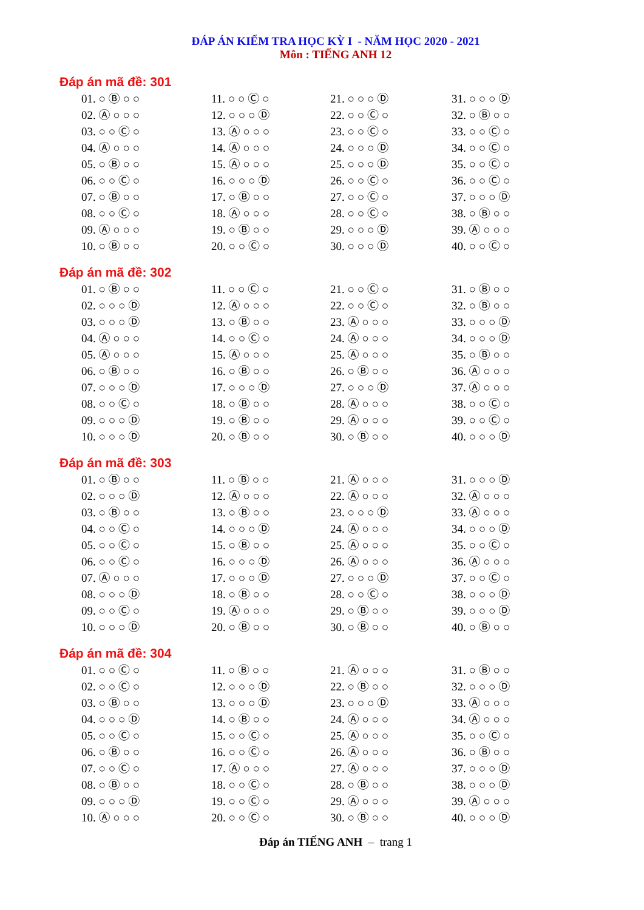ĐÁP ÁN KIỂM TRA HỌC KỲ I - NĂM HỌC 2020 - 2021
Môn : TIẾNG ANH 12
Đáp án mã đề: 301
| 01. ○ Ⓑ ○ ○ | 11. ○ ○ Ⓒ ○ | 21. ○ ○ ○ Ⓓ | 31. ○ ○ ○ Ⓓ |
| 02. Ⓐ ○ ○ ○ | 12. ○ ○ ○ Ⓓ | 22. ○ ○ Ⓒ ○ | 32. ○ Ⓑ ○ ○ |
| 03. ○ ○ Ⓒ ○ | 13. Ⓐ ○ ○ ○ | 23. ○ ○ Ⓒ ○ | 33. ○ ○ Ⓒ ○ |
| 04. Ⓐ ○ ○ ○ | 14. Ⓐ ○ ○ ○ | 24. ○ ○ ○ Ⓓ | 34. ○ ○ Ⓒ ○ |
| 05. ○ Ⓑ ○ ○ | 15. Ⓐ ○ ○ ○ | 25. ○ ○ ○ Ⓓ | 35. ○ ○ Ⓒ ○ |
| 06. ○ ○ Ⓒ ○ | 16. ○ ○ ○ Ⓓ | 26. ○ ○ Ⓒ ○ | 36. ○ ○ Ⓒ ○ |
| 07. ○ Ⓑ ○ ○ | 17. ○ Ⓑ ○ ○ | 27. ○ ○ Ⓒ ○ | 37. ○ ○ ○ Ⓓ |
| 08. ○ ○ Ⓒ ○ | 18. Ⓐ ○ ○ ○ | 28. ○ ○ Ⓒ ○ | 38. ○ Ⓑ ○ ○ |
| 09. Ⓐ ○ ○ ○ | 19. ○ Ⓑ ○ ○ | 29. ○ ○ ○ Ⓓ | 39. Ⓐ ○ ○ ○ |
| 10. ○ Ⓑ ○ ○ | 20. ○ ○ Ⓒ ○ | 30. ○ ○ ○ Ⓓ | 40. ○ ○ Ⓒ ○ |
Đáp án mã đề: 302
| 01. ○ Ⓑ ○ ○ | 11. ○ ○ Ⓒ ○ | 21. ○ ○ Ⓒ ○ | 31. ○ Ⓑ ○ ○ |
| 02. ○ ○ ○ Ⓓ | 12. Ⓐ ○ ○ ○ | 22. ○ ○ Ⓒ ○ | 32. ○ Ⓑ ○ ○ |
| 03. ○ ○ ○ Ⓓ | 13. ○ Ⓑ ○ ○ | 23. Ⓐ ○ ○ ○ | 33. ○ ○ ○ Ⓓ |
| 04. Ⓐ ○ ○ ○ | 14. ○ ○ Ⓒ ○ | 24. Ⓐ ○ ○ ○ | 34. ○ ○ ○ Ⓓ |
| 05. Ⓐ ○ ○ ○ | 15. Ⓐ ○ ○ ○ | 25. Ⓐ ○ ○ ○ | 35. ○ Ⓑ ○ ○ |
| 06. ○ Ⓑ ○ ○ | 16. ○ Ⓑ ○ ○ | 26. ○ Ⓑ ○ ○ | 36. Ⓐ ○ ○ ○ |
| 07. ○ ○ ○ Ⓓ | 17. ○ ○ ○ Ⓓ | 27. ○ ○ ○ Ⓓ | 37. Ⓐ ○ ○ ○ |
| 08. ○ ○ Ⓒ ○ | 18. ○ Ⓑ ○ ○ | 28. Ⓐ ○ ○ ○ | 38. ○ ○ Ⓒ ○ |
| 09. ○ ○ ○ Ⓓ | 19. ○ Ⓑ ○ ○ | 29. Ⓐ ○ ○ ○ | 39. ○ ○ Ⓒ ○ |
| 10. ○ ○ ○ Ⓓ | 20. ○ Ⓑ ○ ○ | 30. ○ Ⓑ ○ ○ | 40. ○ ○ ○ Ⓓ |
Đáp án mã đề: 303
| 01. ○ Ⓑ ○ ○ | 11. ○ Ⓑ ○ ○ | 21. Ⓐ ○ ○ ○ | 31. ○ ○ ○ Ⓓ |
| 02. ○ ○ ○ Ⓓ | 12. Ⓐ ○ ○ ○ | 22. Ⓐ ○ ○ ○ | 32. Ⓐ ○ ○ ○ |
| 03. ○ Ⓑ ○ ○ | 13. ○ Ⓑ ○ ○ | 23. ○ ○ ○ Ⓓ | 33. Ⓐ ○ ○ ○ |
| 04. ○ ○ Ⓒ ○ | 14. ○ ○ ○ Ⓓ | 24. Ⓐ ○ ○ ○ | 34. ○ ○ ○ Ⓓ |
| 05. ○ ○ Ⓒ ○ | 15. ○ Ⓑ ○ ○ | 25. Ⓐ ○ ○ ○ | 35. ○ ○ Ⓒ ○ |
| 06. ○ ○ Ⓒ ○ | 16. ○ ○ ○ Ⓓ | 26. Ⓐ ○ ○ ○ | 36. Ⓐ ○ ○ ○ |
| 07. Ⓐ ○ ○ ○ | 17. ○ ○ ○ Ⓓ | 27. ○ ○ ○ Ⓓ | 37. ○ ○ Ⓒ ○ |
| 08. ○ ○ ○ Ⓓ | 18. ○ Ⓑ ○ ○ | 28. ○ ○ Ⓒ ○ | 38. ○ ○ ○ Ⓓ |
| 09. ○ ○ Ⓒ ○ | 19. Ⓐ ○ ○ ○ | 29. ○ Ⓑ ○ ○ | 39. ○ ○ ○ Ⓓ |
| 10. ○ ○ ○ Ⓓ | 20. ○ Ⓑ ○ ○ | 30. ○ Ⓑ ○ ○ | 40. ○ Ⓑ ○ ○ |
Đáp án mã đề: 304
| 01. ○ ○ Ⓒ ○ | 11. ○ Ⓑ ○ ○ | 21. Ⓐ ○ ○ ○ | 31. ○ Ⓑ ○ ○ |
| 02. ○ ○ Ⓒ ○ | 12. ○ ○ ○ Ⓓ | 22. ○ Ⓑ ○ ○ | 32. ○ ○ ○ Ⓓ |
| 03. ○ Ⓑ ○ ○ | 13. ○ ○ ○ Ⓓ | 23. ○ ○ ○ Ⓓ | 33. Ⓐ ○ ○ ○ |
| 04. ○ ○ ○ Ⓓ | 14. ○ Ⓑ ○ ○ | 24. Ⓐ ○ ○ ○ | 34. Ⓐ ○ ○ ○ |
| 05. ○ ○ Ⓒ ○ | 15. ○ ○ Ⓒ ○ | 25. Ⓐ ○ ○ ○ | 35. ○ ○ Ⓒ ○ |
| 06. ○ Ⓑ ○ ○ | 16. ○ ○ Ⓒ ○ | 26. Ⓐ ○ ○ ○ | 36. ○ Ⓑ ○ ○ |
| 07. ○ ○ Ⓒ ○ | 17. Ⓐ ○ ○ ○ | 27. Ⓐ ○ ○ ○ | 37. ○ ○ ○ Ⓓ |
| 08. ○ Ⓑ ○ ○ | 18. ○ ○ Ⓒ ○ | 28. ○ Ⓑ ○ ○ | 38. ○ ○ ○ Ⓓ |
| 09. ○ ○ ○ Ⓓ | 19. ○ ○ Ⓒ ○ | 29. Ⓐ ○ ○ ○ | 39. Ⓐ ○ ○ ○ |
| 10. Ⓐ ○ ○ ○ | 20. ○ ○ Ⓒ ○ | 30. ○ Ⓑ ○ ○ | 40. ○ ○ ○ Ⓓ |
Đáp án TIẾNG ANH – trang 1